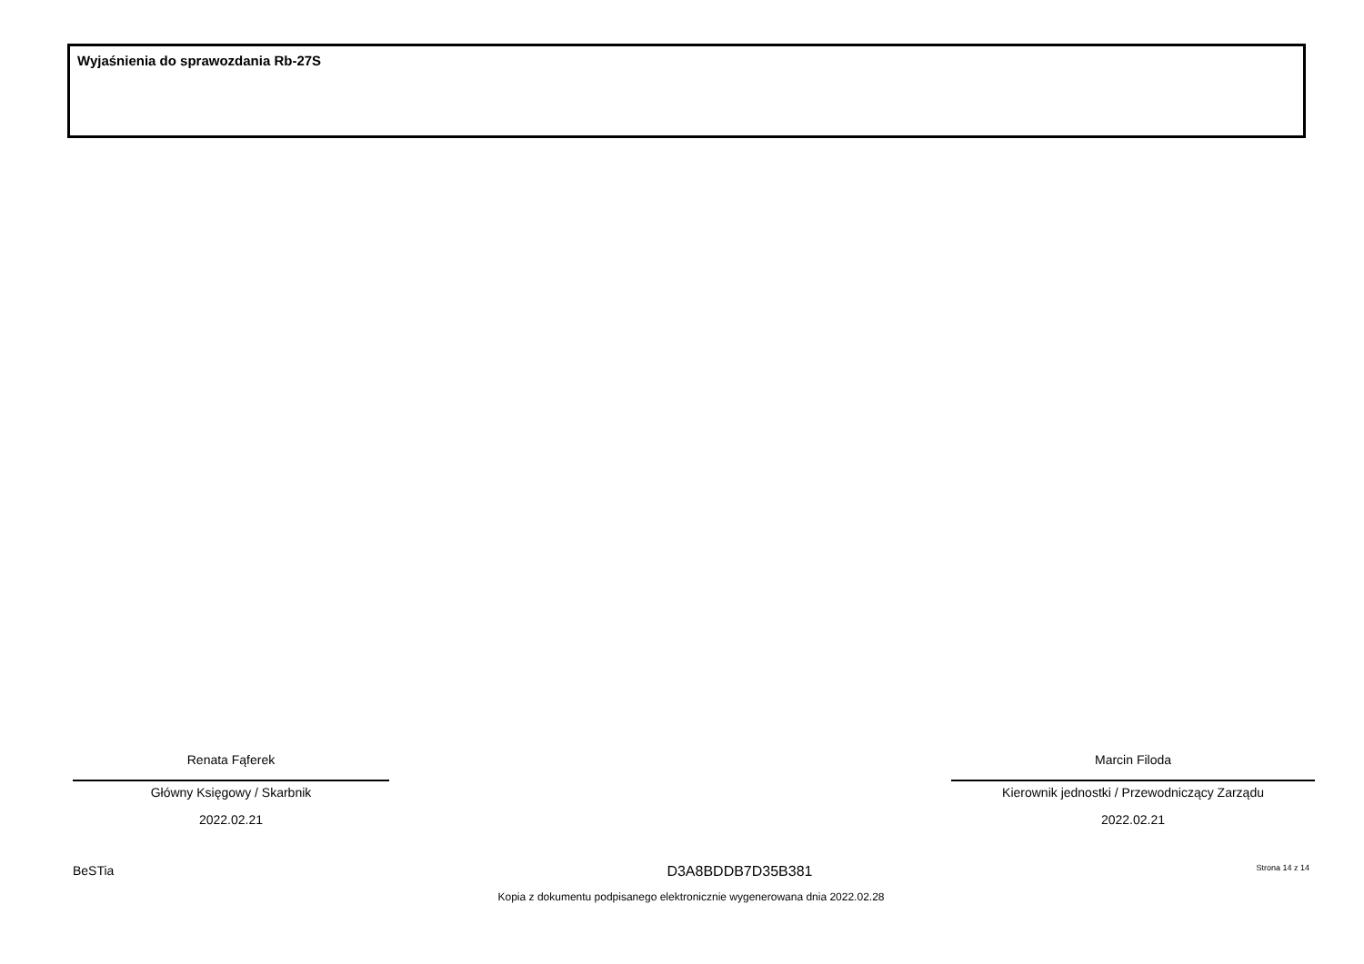Wyjaśnienia do sprawozdania Rb-27S
Renata Fąferek
Główny Księgowy / Skarbnik
2022.02.21
Marcin Filoda
Kierownik jednostki / Przewodniczący Zarządu
2022.02.21
BeSTia D3A8BDDB7D35B381 Strona 14 z 14
Kopia z dokumentu podpisanego elektronicznie wygenerowana dnia 2022.02.28